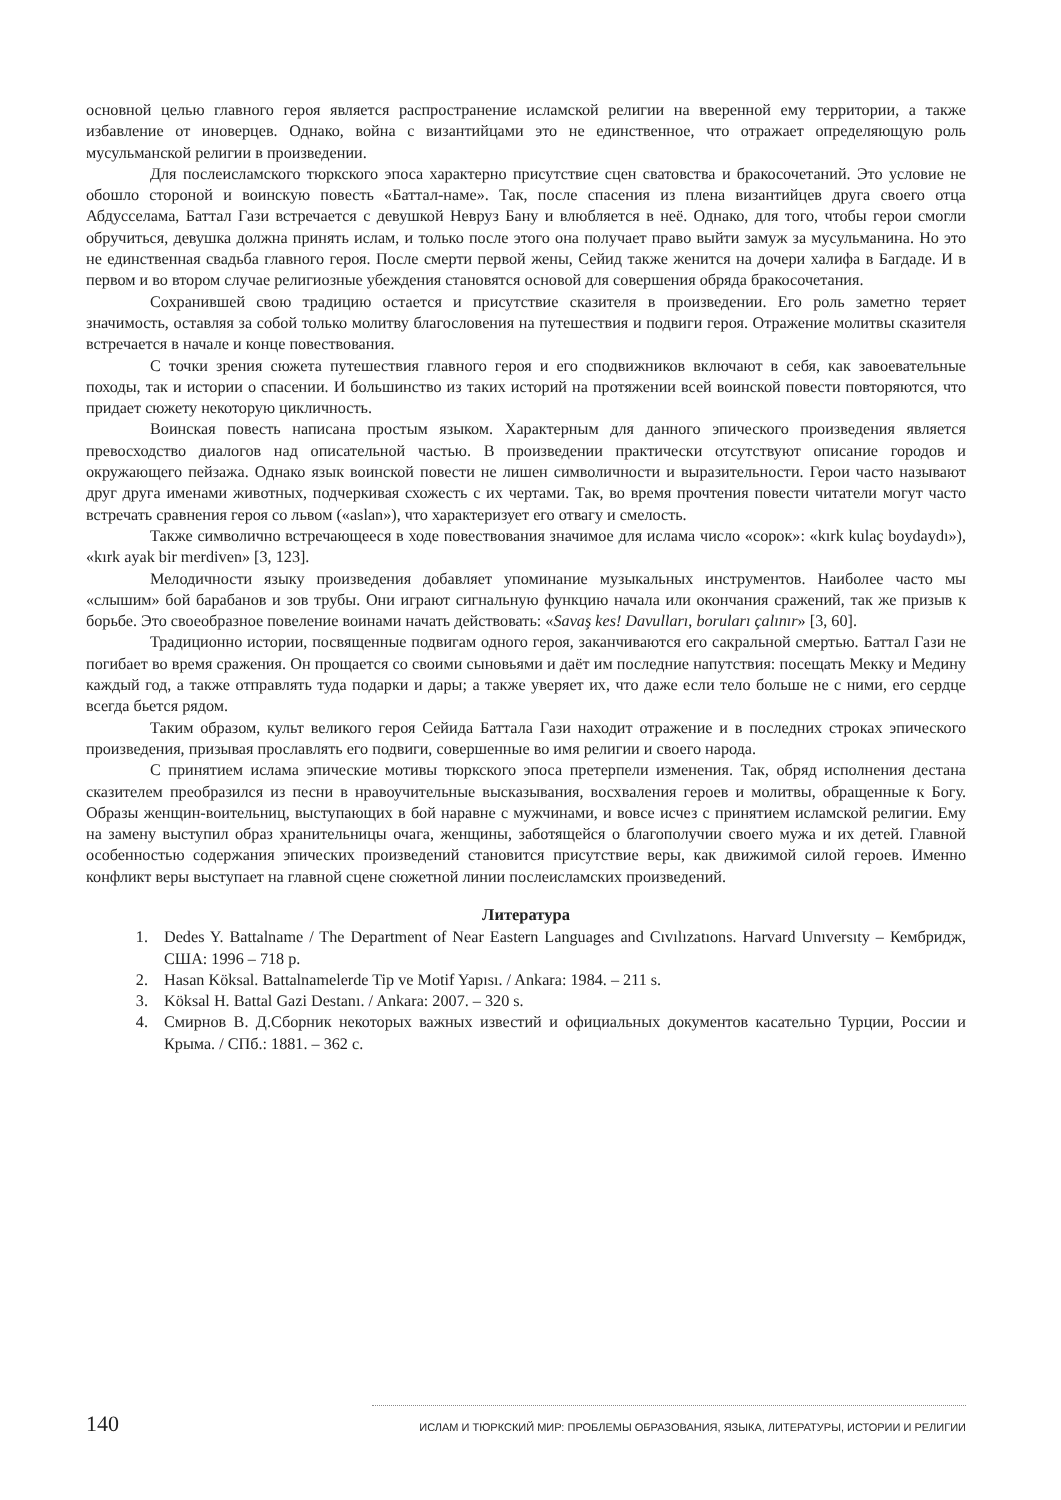основной целью главного героя является распространение исламской религии на вверенной ему территории, а также избавление от иноверцев. Однако, война с византийцами это не единственное, что отражает определяющую роль мусульманской религии в произведении.
Для послеисламского тюркского эпоса характерно присутствие сцен сватовства и бракосочетаний. Это условие не обошло стороной и воинскую повесть «Баттал-наме». Так, после спасения из плена византийцев друга своего отца Абдусселама, Баттал Гази встречается с девушкой Невруз Бану и влюбляется в неё. Однако, для того, чтобы герои смогли обручиться, девушка должна принять ислам, и только после этого она получает право выйти замуж за мусульманина. Но это не единственная свадьба главного героя. После смерти первой жены, Сейид также женится на дочери халифа в Багдаде. И в первом и во втором случае религиозные убеждения становятся основой для совершения обряда бракосочетания.
Сохранившей свою традицию остается и присутствие сказителя в произведении. Его роль заметно теряет значимость, оставляя за собой только молитву благословения на путешествия и подвиги героя. Отражение молитвы сказителя встречается в начале и конце повествования.
С точки зрения сюжета путешествия главного героя и его сподвижников включают в себя, как завоевательные походы, так и истории о спасении. И большинство из таких историй на протяжении всей воинской повести повторяются, что придает сюжету некоторую цикличность.
Воинская повесть написана простым языком. Характерным для данного эпического произведения является превосходство диалогов над описательной частью. В произведении практически отсутствуют описание городов и окружающего пейзажа. Однако язык воинской повести не лишен символичности и выразительности. Герои часто называют друг друга именами животных, подчеркивая схожесть с их чертами. Так, во время прочтения повести читатели могут часто встречать сравнения героя со львом («aslan»), что характеризует его отвагу и смелость.
Также символично встречающееся в ходе повествования значимое для ислама число «сорок»: «kırk kulaç boydaydı»), «kırk ayak bir merdiven» [3, 123].
Мелодичности языку произведения добавляет упоминание музыкальных инструментов. Наиболее часто мы «слышим» бой барабанов и зов трубы. Они играют сигнальную функцию начала или окончания сражений, так же призыв к борьбе. Это своеобразное повеление воинами начать действовать: «Savaş kes! Davulları, boruları çalınır» [3, 60].
Традиционно истории, посвященные подвигам одного героя, заканчиваются его сакральной смертью. Баттал Гази не погибает во время сражения. Он прощается со своими сыновьями и даёт им последние напутствия: посещать Мекку и Медину каждый год, а также отправлять туда подарки и дары; а также уверяет их, что даже если тело больше не с ними, его сердце всегда бьется рядом.
Таким образом, культ великого героя Сейида Баттала Гази находит отражение и в последних строках эпического произведения, призывая прославлять его подвиги, совершенные во имя религии и своего народа.
С принятием ислама эпические мотивы тюркского эпоса претерпели изменения. Так, обряд исполнения дестана сказителем преобразился из песни в нравоучительные высказывания, восхваления героев и молитвы, обращенные к Богу. Образы женщин-воительниц, выступающих в бой наравне с мужчинами, и вовсе исчез с принятием исламской религии. Ему на замену выступил образ хранительницы очага, женщины, заботящейся о благополучии своего мужа и их детей. Главной особенностью содержания эпических произведений становится присутствие веры, как движимой силой героев. Именно конфликт веры выступает на главной сцене сюжетной линии послеисламских произведений.
Литература
1. Dedes Y. Battalname / The Department of Near Eastern Languages and Cıvılızatıons. Harvard Unıversıty – Кембридж, США: 1996 – 718 p.
2. Hasan Köksal. Battalnamelerde Tip ve Motif Yapısı. / Ankara: 1984. – 211 s.
3. Köksal H. Battal Gazi Destanı. / Ankara: 2007. – 320 s.
4. Смирнов В. Д.Сборник некоторых важных известий и официальных документов касательно Турции, России и Крыма. / СПб.: 1881. – 362 с.
140 ИСЛАМ И ТЮРКСКИЙ МИР: ПРОБЛЕМЫ ОБРАЗОВАНИЯ, ЯЗЫКА, ЛИТЕРАТУРЫ, ИСТОРИИ И РЕЛИГИИ